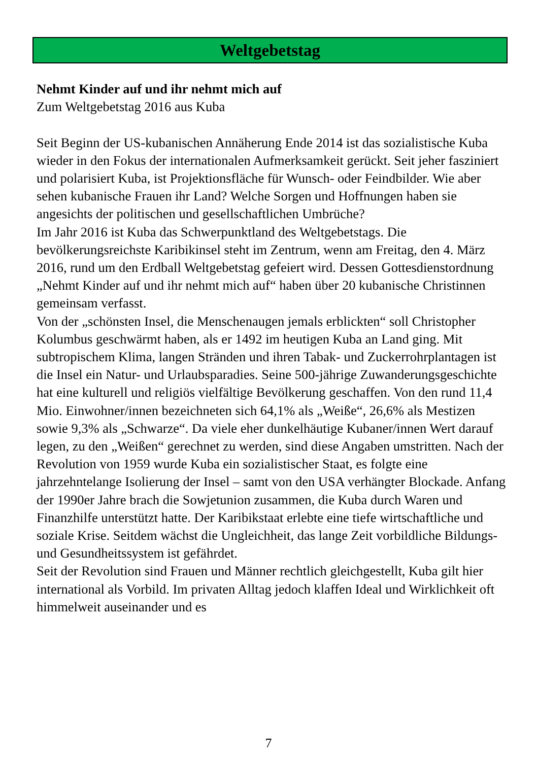Weltgebetstag
Nehmt Kinder auf und ihr nehmt mich auf
Zum Weltgebetstag 2016 aus Kuba
Seit Beginn der US-kubanischen Annäherung Ende 2014 ist das sozialistische Kuba wieder in den Fokus der internationalen Aufmerksamkeit gerückt. Seit jeher fasziniert und polarisiert Kuba, ist Projektionsfläche für Wunsch- oder Feindbilder. Wie aber sehen kubanische Frauen ihr Land? Welche Sorgen und Hoffnungen haben sie angesichts der politischen und gesellschaftlichen Umbrüche?
Im Jahr 2016 ist Kuba das Schwerpunktland des Weltgebetstags. Die bevölkerungsreichste Karibikinsel steht im Zentrum, wenn am Freitag, den 4. März 2016, rund um den Erdball Weltgebetstag gefeiert wird. Dessen Gottesdienstordnung „Nehmt Kinder auf und ihr nehmt mich auf“ haben über 20 kubanische Christinnen gemeinsam verfasst.
Von der „schönsten Insel, die Menschenaugen jemals erblickten“ soll Christopher Kolumbus geschwärmt haben, als er 1492 im heutigen Kuba an Land ging. Mit subtropischem Klima, langen Stränden und ihren Tabak- und Zuckerrohrplantagen ist die Insel ein Natur- und Urlaubsparadies. Seine 500-jährige Zuwanderungsgeschichte hat eine kulturell und religiös vielfältige Bevölkerung geschaffen. Von den rund 11,4 Mio. Einwohner/innen bezeichneten sich 64,1% als „Weiße“, 26,6% als Mestizen sowie 9,3% als „Schwarze“. Da viele eher dunkelhäutige Kubaner/innen Wert darauf legen, zu den „Weißen“ gerechnet zu werden, sind diese Angaben umstritten. Nach der Revolution von 1959 wurde Kuba ein sozialistischer Staat, es folgte eine jahrzehntelange Isolierung der Insel – samt von den USA verhängter Blockade. Anfang der 1990er Jahre brach die Sowjetunion zusammen, die Kuba durch Waren und Finanzhilfe unterstützt hatte. Der Karibikstaat erlebte eine tiefe wirtschaftliche und soziale Krise. Seitdem wächst die Ungleichheit, das lange Zeit vorbildliche Bildungs- und Gesundheitssystem ist gefährdet.
Seit der Revolution sind Frauen und Männer rechtlich gleichgestellt, Kuba gilt hier international als Vorbild. Im privaten Alltag jedoch klaffen Ideal und Wirklichkeit oft himmelweit auseinander und es
7